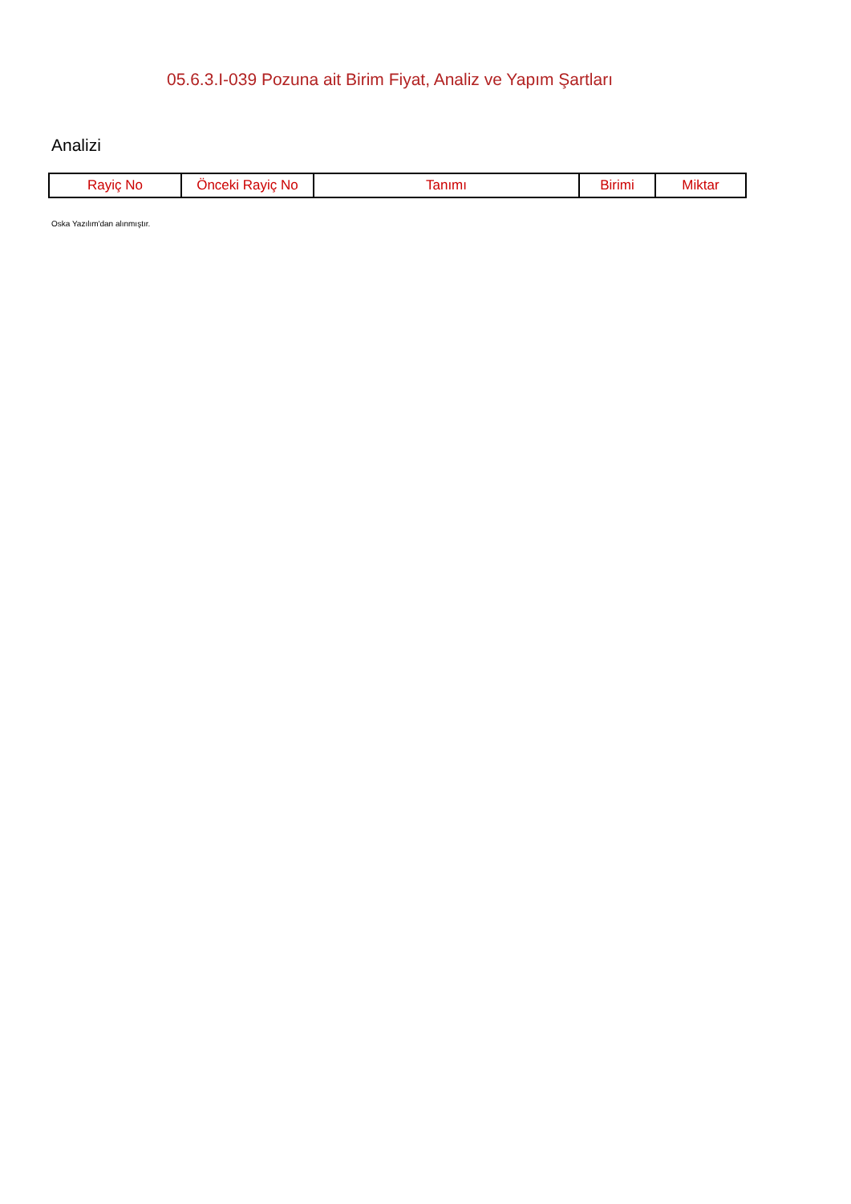05.6.3.I-039 Pozuna ait Birim Fiyat, Analiz ve Yapım Şartları
Analizi
| Rayiç No | Önceki Rayiç No | Tanımı | Birimi | Miktar |
| --- | --- | --- | --- | --- |
Oska Yazılım'dan alınmıştır.